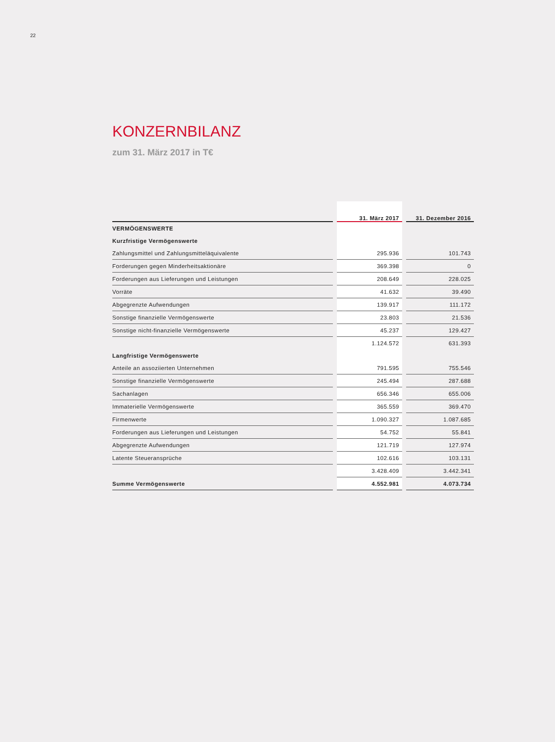22
KONZERNBILANZ
zum 31. März 2017 in T€
| | | 31. März 2017 | | 31. Dezember 2016 |
| --- | --- | --- | --- | --- |
| VERMÖGENSWERTE | | | | |
| Kurzfristige Vermögenswerte | | | | |
| Zahlungsmittel und Zahlungsmitteläquivalente | | 295.936 | | 101.743 |
| Forderungen gegen Minderheitsaktionäre | | 369.398 | | 0 |
| Forderungen aus Lieferungen und Leistungen | | 208.649 | | 228.025 |
| Vorräte | | 41.632 | | 39.490 |
| Abgegrenzte Aufwendungen | | 139.917 | | 111.172 |
| Sonstige finanzielle Vermögenswerte | | 23.803 | | 21.536 |
| Sonstige nicht-finanzielle Vermögenswerte | | 45.237 | | 129.427 |
| | | 1.124.572 | | 631.393 |
| Langfristige Vermögenswerte | | | | |
| Anteile an assoziierten Unternehmen | | 791.595 | | 755.546 |
| Sonstige finanzielle Vermögenswerte | | 245.494 | | 287.688 |
| Sachanlagen | | 656.346 | | 655.006 |
| Immaterielle Vermögenswerte | | 365.559 | | 369.470 |
| Firmenwerte | | 1.090.327 | | 1.087.685 |
| Forderungen aus Lieferungen und Leistungen | | 54.752 | | 55.841 |
| Abgegrenzte Aufwendungen | | 121.719 | | 127.974 |
| Latente Steueransprüche | | 102.616 | | 103.131 |
| | | 3.428.409 | | 3.442.341 |
| Summe Vermögenswerte | | 4.552.981 | | 4.073.734 |